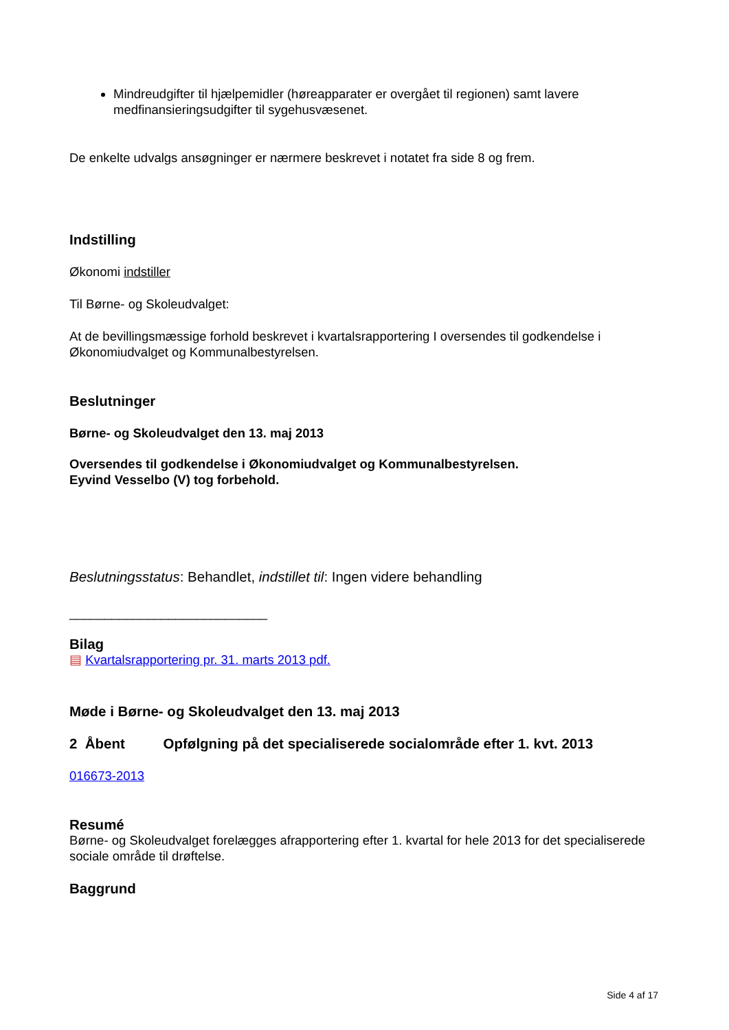Mindreudgifter til hjælpemidler (høreapparater er overgået til regionen) samt lavere medfinansieringsudgifter til sygehusvæsenet.
De enkelte udvalgs ansøgninger er nærmere beskrevet i notatet fra side 8 og frem.
Indstilling
Økonomi indstiller
Til Børne- og Skoleudvalget:
At de bevillingsmæssige forhold beskrevet i kvartalsrapportering I oversendes til godkendelse i Økonomiudvalget og Kommunalbestyrelsen.
Beslutninger
Børne- og Skoleudvalget den 13. maj 2013
Oversendes til godkendelse i Økonomiudvalget og Kommunalbestyrelsen.
Eyvind Vesselbo (V) tog forbehold.
Beslutningsstatus: Behandlet, indstillet til: Ingen videre behandling
____________________________
Bilag
▤ Kvartalsrapportering pr. 31. marts 2013 pdf.
Møde i Børne- og Skoleudvalget den 13. maj 2013
2 Åbent Opfølgning på det specialiserede socialområde efter 1. kvt. 2013
016673-2013
Resumé
Børne- og Skoleudvalget forelægges afrapportering efter 1. kvartal for hele 2013 for det specialiserede sociale område til drøftelse.
Baggrund
Side 4 af 17